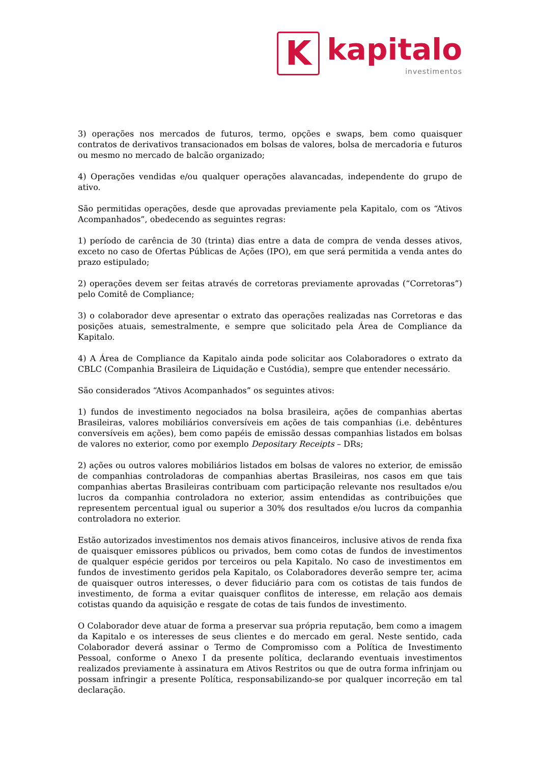K
kapitalo
investimentos
3) operações nos mercados de futuros, termo, opções e swaps, bem como quaisquer contratos de derivativos transacionados em bolsas de valores, bolsa de mercadoria e futuros ou mesmo no mercado de balcão organizado;
4) Operações vendidas e/ou qualquer operações alavancadas, independente do grupo de ativo.
São permitidas operações, desde que aprovadas previamente pela Kapitalo, com os “Ativos Acompanhados”, obedecendo as seguintes regras:
1) período de carência de 30 (trinta) dias entre a data de compra de venda desses ativos, exceto no caso de Ofertas Públicas de Ações (IPO), em que será permitida a venda antes do prazo estipulado;
2) operações devem ser feitas através de corretoras previamente aprovadas (“Corretoras”) pelo Comitê de Compliance;
3) o colaborador deve apresentar o extrato das operações realizadas nas Corretoras e das posições atuais, semestralmente, e sempre que solicitado pela Área de Compliance da Kapitalo.
4) A Área de Compliance da Kapitalo ainda pode solicitar aos Colaboradores o extrato da CBLC (Companhia Brasileira de Liquidação e Custódia), sempre que entender necessário.
São considerados “Ativos Acompanhados” os seguintes ativos:
1) fundos de investimento negociados na bolsa brasileira, ações de companhias abertas Brasileiras, valores mobiliários conversíveis em ações de tais companhias (i.e. debêntures conversíveis em ações), bem como papéis de emissão dessas companhias listados em bolsas de valores no exterior, como por exemplo Depositary Receipts – DRs;
2) ações ou outros valores mobiliários listados em bolsas de valores no exterior, de emissão de companhias controladoras de companhias abertas Brasileiras, nos casos em que tais companhias abertas Brasileiras contribuam com participação relevante nos resultados e/ou lucros da companhia controladora no exterior, assim entendidas as contribuições que representem percentual igual ou superior a 30% dos resultados e/ou lucros da companhia controladora no exterior.
Estão autorizados investimentos nos demais ativos financeiros, inclusive ativos de renda fixa de quaisquer emissores públicos ou privados, bem como cotas de fundos de investimentos de qualquer espécie geridos por terceiros ou pela Kapitalo. No caso de investimentos em fundos de investimento geridos pela Kapitalo, os Colaboradores deverão sempre ter, acima de quaisquer outros interesses, o dever fiduciário para com os cotistas de tais fundos de investimento, de forma a evitar quaisquer conflitos de interesse, em relação aos demais cotistas quando da aquisição e resgate de cotas de tais fundos de investimento.
O Colaborador deve atuar de forma a preservar sua própria reputação, bem como a imagem da Kapitalo e os interesses de seus clientes e do mercado em geral. Neste sentido, cada Colaborador deverá assinar o Termo de Compromisso com a Política de Investimento Pessoal, conforme o Anexo I da presente política, declarando eventuais investimentos realizados previamente à assinatura em Ativos Restritos ou que de outra forma infrinjam ou possam infringir a presente Política, responsabilizando-se por qualquer incorreção em tal declaração.